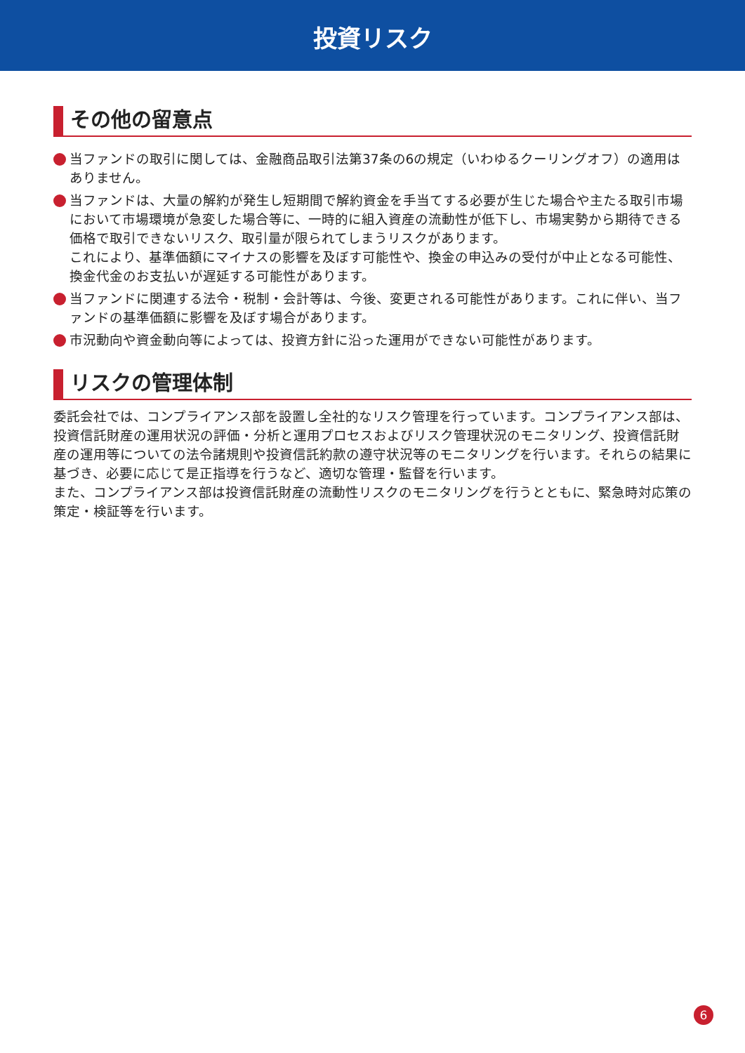投資リスク
その他の留意点
当ファンドの取引に関しては、金融商品取引法第37条の6の規定（いわゆるクーリングオフ）の適用はありません。
当ファンドは、大量の解約が発生し短期間で解約資金を手当てする必要が生じた場合や主たる取引市場において市場環境が急変した場合等に、一時的に組入資産の流動性が低下し、市場実勢から期待できる価格で取引できないリスク、取引量が限られてしまうリスクがあります。
これにより、基準価額にマイナスの影響を及ぼす可能性や、換金の申込みの受付が中止となる可能性、換金代金のお支払いが遅延する可能性があります。
当ファンドに関連する法令・税制・会計等は、今後、変更される可能性があります。これに伴い、当ファンドの基準価額に影響を及ぼす場合があります。
市況動向や資金動向等によっては、投資方針に沿った運用ができない可能性があります。
リスクの管理体制
委託会社では、コンプライアンス部を設置し全社的なリスク管理を行っています。コンプライアンス部は、投資信託財産の運用状況の評価・分析と運用プロセスおよびリスク管理状況のモニタリング、投資信託財産の運用等についての法令諸規則や投資信託約款の遵守状況等のモニタリングを行います。それらの結果に基づき、必要に応じて是正指導を行うなど、適切な管理・監督を行います。
また、コンプライアンス部は投資信託財産の流動性リスクのモニタリングを行うとともに、緊急時対応策の策定・検証等を行います。
6